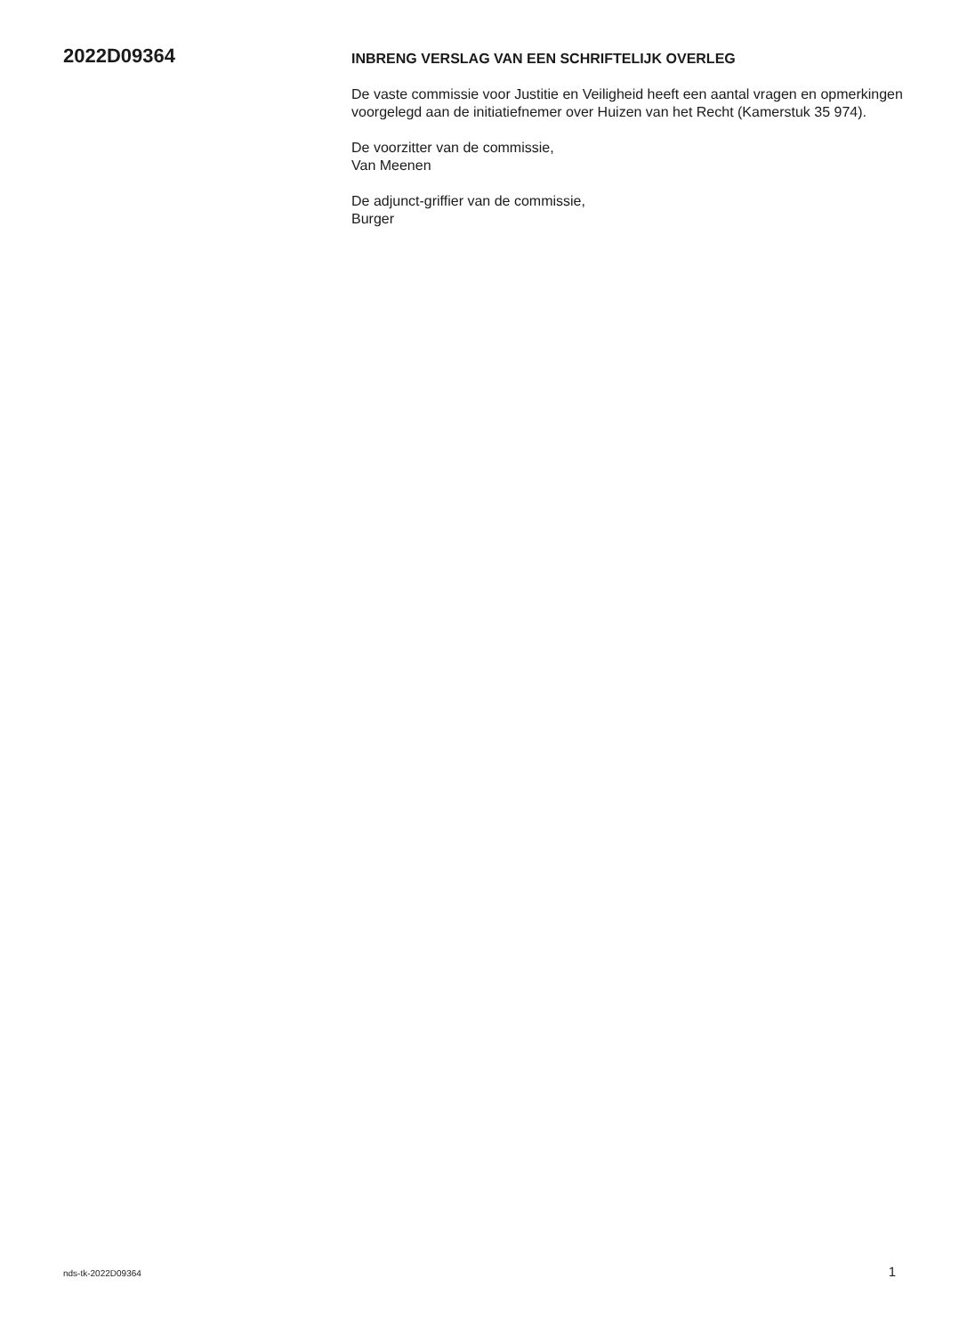2022D09364
INBRENG VERSLAG VAN EEN SCHRIFTELIJK OVERLEG
De vaste commissie voor Justitie en Veiligheid heeft een aantal vragen en opmerkingen voorgelegd aan de initiatiefnemer over Huizen van het Recht (Kamerstuk 35 974).
De voorzitter van de commissie,
Van Meenen
De adjunct-griffier van de commissie,
Burger
nds-tk-2022D09364 1